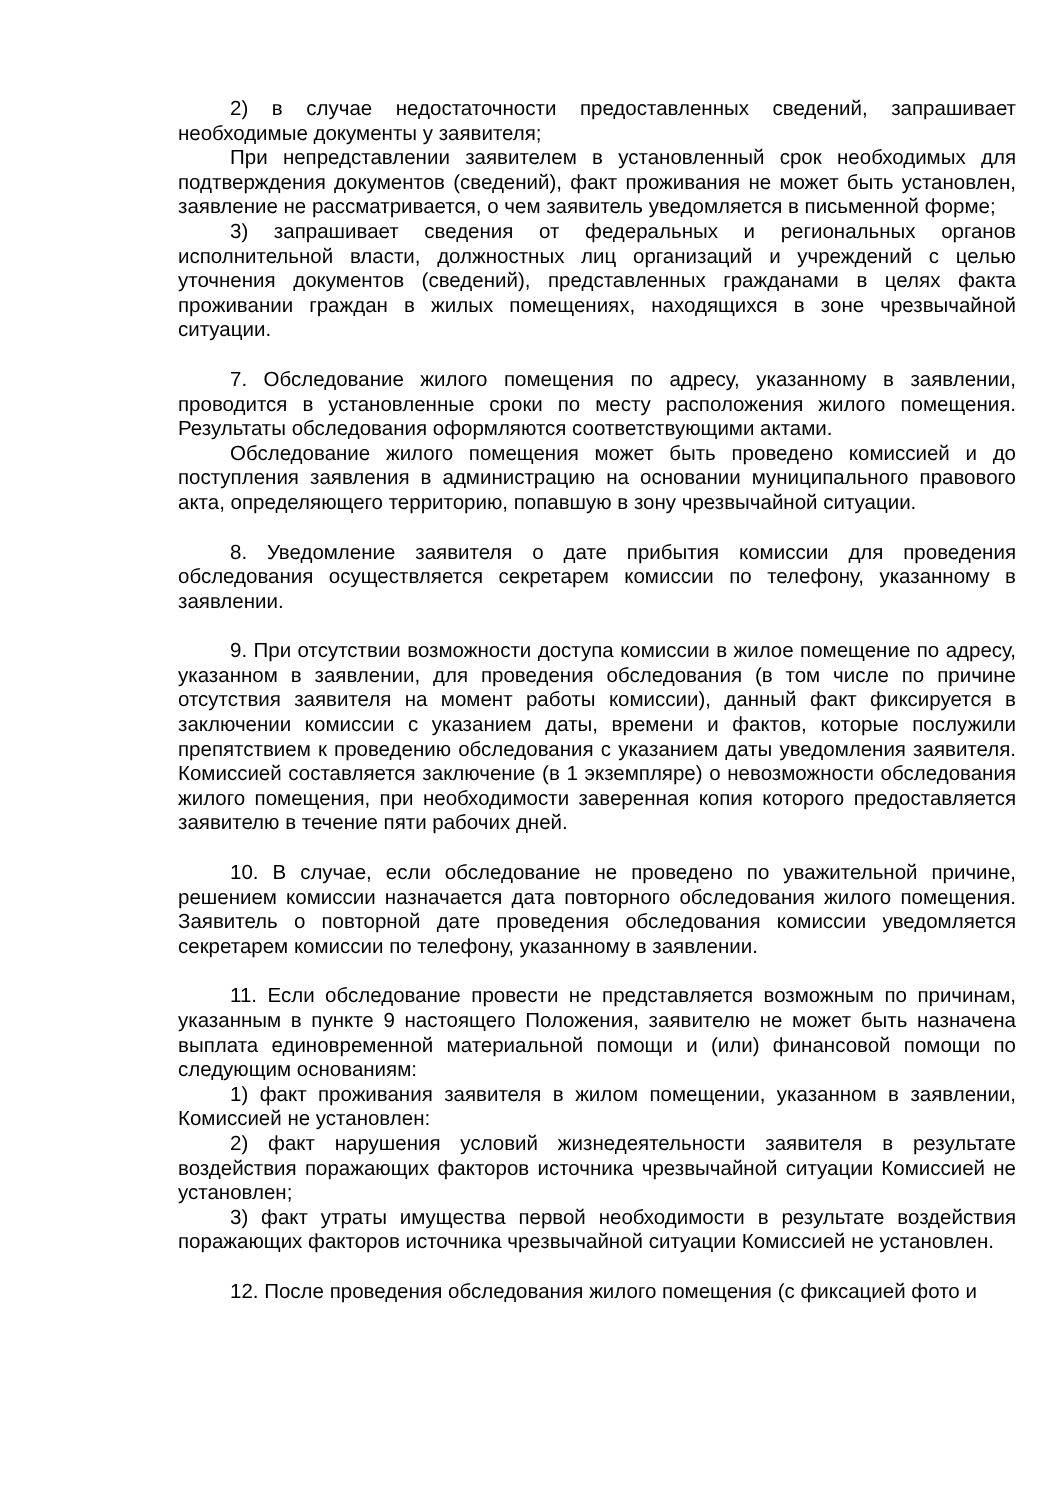2) в случае недостаточности предоставленных сведений, запрашивает необходимые документы у заявителя;
При непредставлении заявителем в установленный срок необходимых для подтверждения документов (сведений), факт проживания не может быть установлен, заявление не рассматривается, о чем заявитель уведомляется в письменной форме;
3) запрашивает сведения от федеральных и региональных органов исполнительной власти, должностных лиц организаций и учреждений с целью уточнения документов (сведений), представленных гражданами в целях факта проживании граждан в жилых помещениях, находящихся в зоне чрезвычайной ситуации.
7. Обследование жилого помещения по адресу, указанному в заявлении, проводится в установленные сроки по месту расположения жилого помещения. Результаты обследования оформляются соответствующими актами.
Обследование жилого помещения может быть проведено комиссией и до поступления заявления в администрацию на основании муниципального правового акта, определяющего территорию, попавшую в зону чрезвычайной ситуации.
8. Уведомление заявителя о дате прибытия комиссии для проведения обследования осуществляется секретарем комиссии по телефону, указанному в заявлении.
9. При отсутствии возможности доступа комиссии в жилое помещение по адресу, указанном в заявлении, для проведения обследования (в том числе по причине отсутствия заявителя на момент работы комиссии), данный факт фиксируется в заключении комиссии с указанием даты, времени и фактов, которые послужили препятствием к проведению обследования с указанием даты уведомления заявителя. Комиссией составляется заключение (в 1 экземпляре) о невозможности обследования жилого помещения, при необходимости заверенная копия которого предоставляется заявителю в течение пяти рабочих дней.
10. В случае, если обследование не проведено по уважительной причине, решением комиссии назначается дата повторного обследования жилого помещения. Заявитель о повторной дате проведения обследования комиссии уведомляется секретарем комиссии по телефону, указанному в заявлении.
11. Если обследование провести не представляется возможным по причинам, указанным в пункте 9 настоящего Положения, заявителю не может быть назначена выплата единовременной материальной помощи и (или) финансовой помощи по следующим основаниям:
1) факт проживания заявителя в жилом помещении, указанном в заявлении, Комиссией не установлен:
2) факт нарушения условий жизнедеятельности заявителя в результате воздействия поражающих факторов источника чрезвычайной ситуации Комиссией не установлен;
3) факт утраты имущества первой необходимости в результате воздействия поражающих факторов источника чрезвычайной ситуации Комиссией не установлен.
12. После проведения обследования жилого помещения (с фиксацией фото и